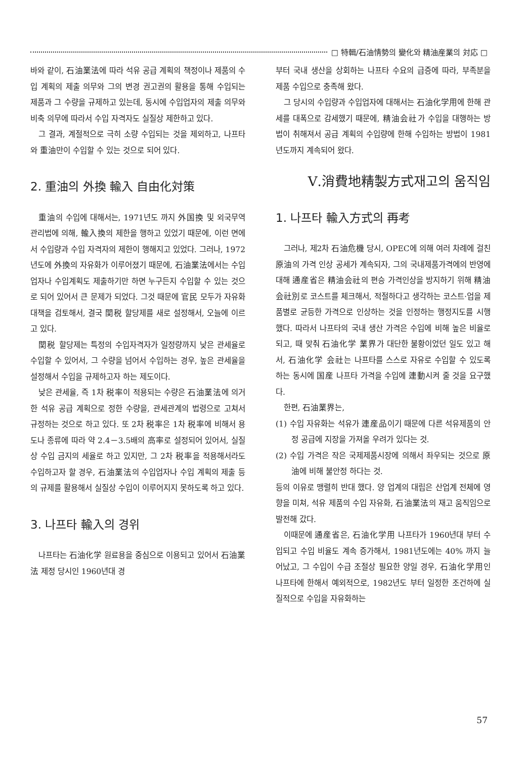□ 特輯/石油情勢의 變化와 精油産業의 対応 □
바와 같이, 石油業法에 따라 석유 공급 계획의 책정이나 제품의 수입 계획의 제출 의무와 그의 변경 권고권의 활용을 통해 수입되는 제품과 그 수량을 규제하고 있는데, 동시에 수입업자의 제출 의무와 비축 의무에 따라서 수입 자격자도 실질상 제한하고 있다.
그 결과, 계절적으로 극히 소량 수입되는 것을 제외하고, 나프타와 重油만이 수입할 수 있는 것으로 되어 있다.
2. 重油의 外換 輸入 自由化対策
重油의 수입에 대해서는, 1971년도 까지 外国換 및 외국무역관리법에 의해, 輸入換의 제한을 행하고 있었기 때문에, 이런 면에서 수입량과 수입 자격자의 제한이 행해지고 있었다. 그러나, 1972년도에 外換의 자유화가 이루어졌기 때문에, 石油業法에서는 수입업자나 수입계획도 제출하기만 하면 누구든지 수입할 수 있는 것으로 되어 있어서 큰 문제가 되었다. 그것 때문에 官民 모두가 자유화 대책을 검토해서, 결국 関税 할당제를 새로 설정해서, 오늘에 이르고 있다.
関税 할당제는 특정의 수입자격자가 일정량까지 낮은 관세율로 수입할 수 있어서, 그 수량을 넘어서 수입하는 경우, 높은 관세율을 설정해서 수입을 규제하고자 하는 제도이다.
낮은 관세율, 즉 1차 税率이 적용되는 수량은 石油業法에 의거한 석유 공급 계획으로 정한 수량을, 관세관계의 법령으로 고쳐서 규정하는 것으로 하고 있다. 또 2차 税率은 1차 税率에 비해서 용도나 종류에 따라 약 2.4－3.5배의 高率로 설정되어 있어서, 실질상 수입 금지의 세율로 하고 있지만, 그 2차 税率을 적용해서라도 수입하고자 할 경우, 石油業法의 수입업자나 수입 계획의 제출 등의 규제를 활용해서 실질상 수입이 이루어지지 못하도록 하고 있다.
3. 나프타 輸入의 경위
나프타는 石油化学 원료용을 중심으로 이용되고 있어서 石油業法 제정 당시인 1960년대 경
부터 국내 생산을 상회하는 나프타 수요의 급증에 따라, 부족분을 제품 수입으로 충족해 왔다.
그 당시의 수입량과 수입업자에 대해서는 石油化学用에 한해 관세를 대폭으로 감세했기 때문에, 精油会社가 수입을 대행하는 방법이 취해져서 공급 계획의 수입량에 한해 수입하는 방법이 1981년도까지 계속되어 왔다.
Ⅴ.消費地精製方式재고의 움직임
1. 나프타 輸入方式의 再考
그러나, 제2차 石油危機 당시, OPEC에 의해 여러 차례에 걸친 原油의 가격 인상 공세가 계속되자, 그의 국내제품가격에의 반영에 대해 通産省은 精油会社의 편승 가격인상을 방지하기 위해 精油会社別로 코스트를 체크해서, 적절하다고 생각하는 코스트·업을 제품별로 균등한 가격으로 인상하는 것을 인정하는 행정지도를 시행 했다. 따라서 나프타의 국내 생산 가격은 수입에 비해 높은 비율로 되고, 때 맞춰 石油化学 業界가 대단한 불황이었던 일도 있고 해서, 石油化学 会社는 나프타를 스스로 자유로 수입할 수 있도록 하는 동시에 国産 나프타 가격을 수입에 連動시켜 줄 것을 요구했다.
한편, 石油業界는,
(1) 수입 자유화는 석유가 連産品이기 때문에 다른 석유제품의 안정 공급에 지장을 가져올 우려가 있다는 것.
(2) 수입 가격은 작은 국제제품시장에 의해서 좌우되는 것으로 原油에 비해 불안정 하다는 것.
등의 이유로 맹렬히 반대 했다. 양 업계의 대립은 산업계 전체에 영향을 미쳐, 석유 제품의 수입 자유화, 石油業法의 재고 움직임으로 발전해 갔다.
이때문에 通産省은, 石油化学用 나프타가 1960년대 부터 수입되고 수입 비율도 계속 증가해서, 1981년도에는 40% 까지 늘어났고, 그 수입이 수급 조절상 필요한 양일 경우, 石油化学用인 나프타에 한해서 예외적으로, 1982년도 부터 일정한 조건하에 실질적으로 수입을 자유화하는
57